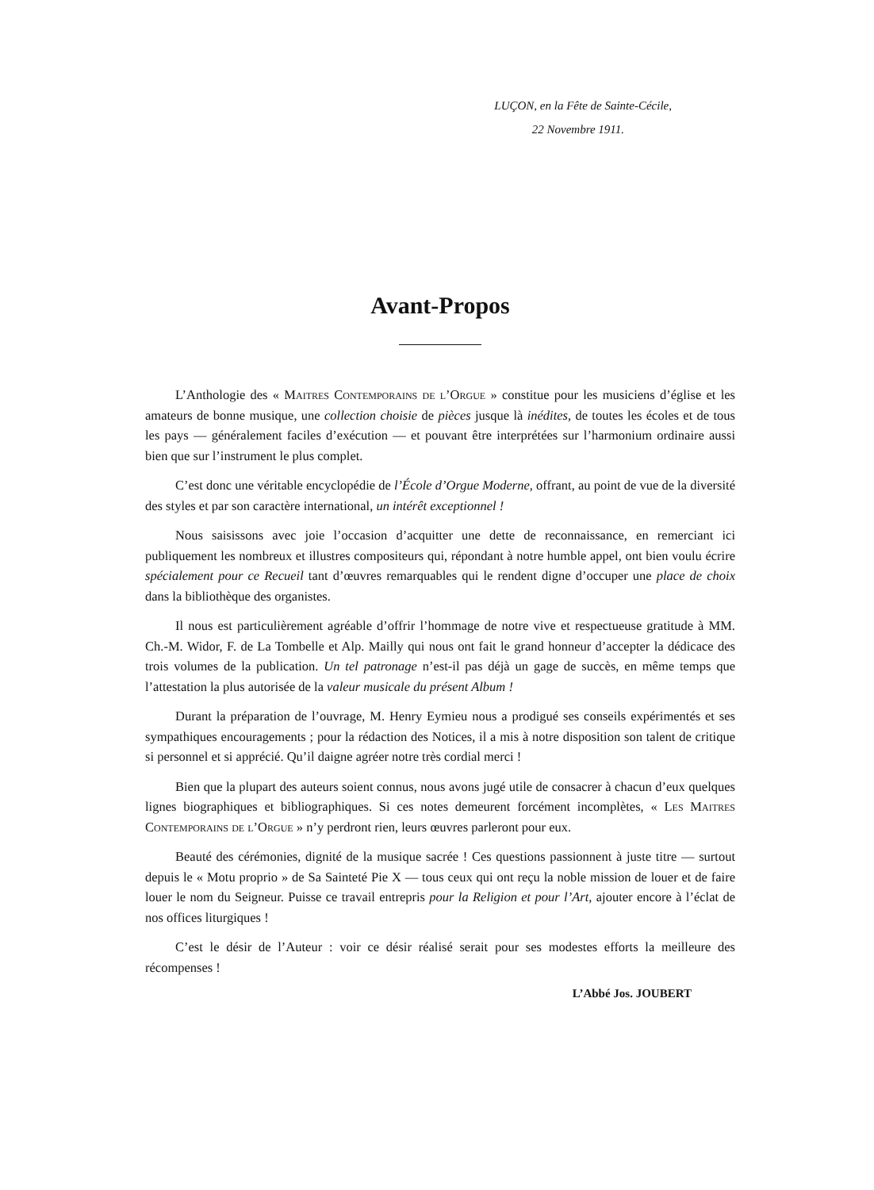LUÇON, en la Fête de Sainte-Cécile,
22 Novembre 1911.
Avant-Propos
L’Anthologie des « Maitres Contemporains de l’Orgue » constitue pour les musiciens d’église et les amateurs de bonne musique, une collection choisie de pièces jusque là inédites, de toutes les écoles et de tous les pays — généralement faciles d’exécution — et pouvant être interprétées sur l’harmonium ordinaire aussi bien que sur l’instrument le plus complet.
C’est donc une véritable encyclopédie de l’École d’Orgue Moderne, offrant, au point de vue de la diversité des styles et par son caractère international, un intérêt exceptionnel !
Nous saisissons avec joie l’occasion d’acquitter une dette de reconnaissance, en remerciant ici publiquement les nombreux et illustres compositeurs qui, répondant à notre humble appel, ont bien voulu écrire spécialement pour ce Recueil tant d’œuvres remarquables qui le rendent digne d’occuper une place de choix dans la bibliothèque des organistes.
Il nous est particulièrement agréable d’offrir l’hommage de notre vive et respectueuse gratitude à MM. Ch.-M. Widor, F. de La Tombelle et Alp. Mailly qui nous ont fait le grand honneur d’accepter la dédicace des trois volumes de la publication. Un tel patronage n’est-il pas déjà un gage de succès, en même temps que l’attestation la plus autorisée de la valeur musicale du présent Album !
Durant la préparation de l’ouvrage, M. Henry Eymieu nous a prodigué ses conseils expérimentés et ses sympathiques encouragements ; pour la rédaction des Notices, il a mis à notre disposition son talent de critique si personnel et si apprécié. Qu’il daigne agréer notre très cordial merci !
Bien que la plupart des auteurs soient connus, nous avons jugé utile de consacrer à chacun d’eux quelques lignes biographiques et bibliographiques. Si ces notes demeurent forcément incomplètes, « Les Maitres Contemporains de l’Orgue » n’y perdront rien, leurs œuvres parleront pour eux.
Beauté des cérémonies, dignité de la musique sacrée ! Ces questions passionnent à juste titre — surtout depuis le « Motu proprio » de Sa Sainteté Pie X — tous ceux qui ont reçu la noble mission de louer et de faire louer le nom du Seigneur. Puisse ce travail entrepris pour la Religion et pour l’Art, ajouter encore à l’éclat de nos offices liturgiques !
C’est le désir de l’Auteur : voir ce désir réalisé serait pour ses modestes efforts la meilleure des récompenses !
L’Abbé Jos. JOUBERT